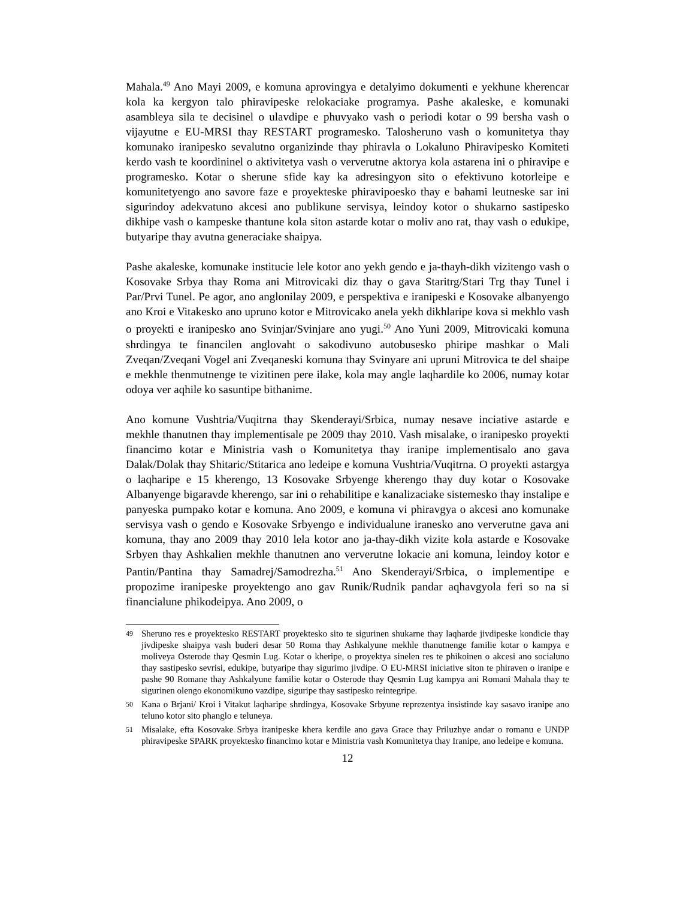Mahala.<sup>49</sup> Ano Mayi 2009, e komuna aprovingya e detalyimo dokumenti e yekhune kherencar kola ka kergyon talo phiravipeske relokaciake programya. Pashe akaleske, e komunaki asambleya sila te decisinel o ulavdipe e phuvyako vash o periodi kotar o 99 bersha vash o vijayutne e EU-MRSI thay RESTART programesko. Talosheruno vash o komunitetya thay komunako iranipesko sevalutno organizinde thay phiravla o Lokaluno Phiravipesko Komiteti kerdo vash te koordininel o aktivitetya vash o ververutne aktorya kola astarena ini o phiravipe e programesko. Kotar o sherune sfide kay ka adresingyon sito o efektivuno kotorleipe e komunitetyengo ano savore faze e proyekteske phiravipoesko thay e bahami leutneske sar ini sigurindoy adekvatuno akcesi ano publikune servisya, leindoy kotor o shukarno sastipesko dikhipe vash o kampeske thantune kola siton astarde kotar o moliv ano rat, thay vash o edukipe, butyaripe thay avutna generaciake shaipya.
Pashe akaleske, komunake institucie lele kotor ano yekh gendo e ja-thayh-dikh vizitengo vash o Kosovake Srbya thay Roma ani Mitrovicaki diz thay o gava Staritrg/Stari Trg thay Tunel i Par/Prvi Tunel. Pe agor, ano anglonilay 2009, e perspektiva e iranipeski e Kosovake albanyengo ano Kroi e Vitakesko ano upruno kotor e Mitrovicako anela yekh dikhlaripe kova si mekhlo vash o proyekti e iranipesko ano Svinjar/Svinjare ano yugi.<sup>50</sup> Ano Yuni 2009, Mitrovicaki komuna shrdingya te financilen anglovaht o sakodivuno autobusesko phiripe mashkar o Mali Zveqan/Zveqani Vogel ani Zveqaneski komuna thay Svinyare ani upruni Mitrovica te del shaipe e mekhle thenmutnenge te vizitinen pere ilake, kola may angle laqhardile ko 2006, numay kotar odoya ver aqhile ko sasuntipe bithanime.
Ano komune Vushtria/Vuqitrna thay Skenderayi/Srbica, numay nesave inciative astarde e mekhle thanutnen thay implementisale pe 2009 thay 2010. Vash misalake, o iranipesko proyekti financimo kotar e Ministria vash o Komunitetya thay iranipe implementisalo ano gava Dalak/Dolak thay Shitaric/Stitarica ano ledeipe e komuna Vushtria/Vuqitrna. O proyekti astargya o laqharipe e 15 kherengo, 13 Kosovake Srbyenge kherengo thay duy kotar o Kosovake Albanyenge bigaravde kherengo, sar ini o rehabilitipe e kanalizaciake sistemesko thay instalipe e panyeska pumpako kotar e komuna. Ano 2009, e komuna vi phiravgya o akcesi ano komunake servisya vash o gendo e Kosovake Srbyengo e individualune iranesko ano ververutne gava ani komuna, thay ano 2009 thay 2010 lela kotor ano ja-thay-dikh vizite kola astarde e Kosovake Srbyen thay Ashkalien mekhle thanutnen ano ververutne lokacie ani komuna, leindoy kotor e Pantin/Pantina thay Samadrej/Samodrezha.<sup>51</sup> Ano Skenderayi/Srbica, o implementipe e propozime iranipeske proyektengo ano gav Runik/Rudnik pandar aqhavgyola feri so na si financialune phikodeipya. Ano 2009, o
<sup>49</sup> Sheruno res e proyektesko RESTART proyektesko sito te sigurinen shukarne thay laqharde jivdipeske kondicie thay jivdipeske shaipya vash buderi desar 50 Roma thay Ashkalyune mekhle thanutnenge familie kotar o kampya e moliveya Osterode thay Qesmin Lug. Kotar o kheripe, o proyektya sinelen res te phikoinen o akcesi ano socialuno thay sastipesko sevrisi, edukipe, butyaripe thay sigurimo jivdipe. O EU-MRSI iniciative siton te phiraven o iranipe e pashe 90 Romane thay Ashkalyune familie kotar o Osterode thay Qesmin Lug kampya ani Romani Mahala thay te sigurinen olengo ekonomikuno vazdipe, siguripe thay sastipesko reintegripe.
<sup>50</sup> Kana o Brjani/ Kroi i Vitakut laqharipe shrdingya, Kosovake Srbyune reprezentya insistinde kay sasavo iranipe ano teluno kotor sito phanglo e teluneya.
<sup>51</sup> Misalake, efta Kosovake Srbya iranipeske khera kerdile ano gava Grace thay Priluzhye andar o romanu e UNDP phiravipeske SPARK proyektesko financimo kotar e Ministria vash Komunitetya thay Iranipe, ano ledeipe e komuna.
12